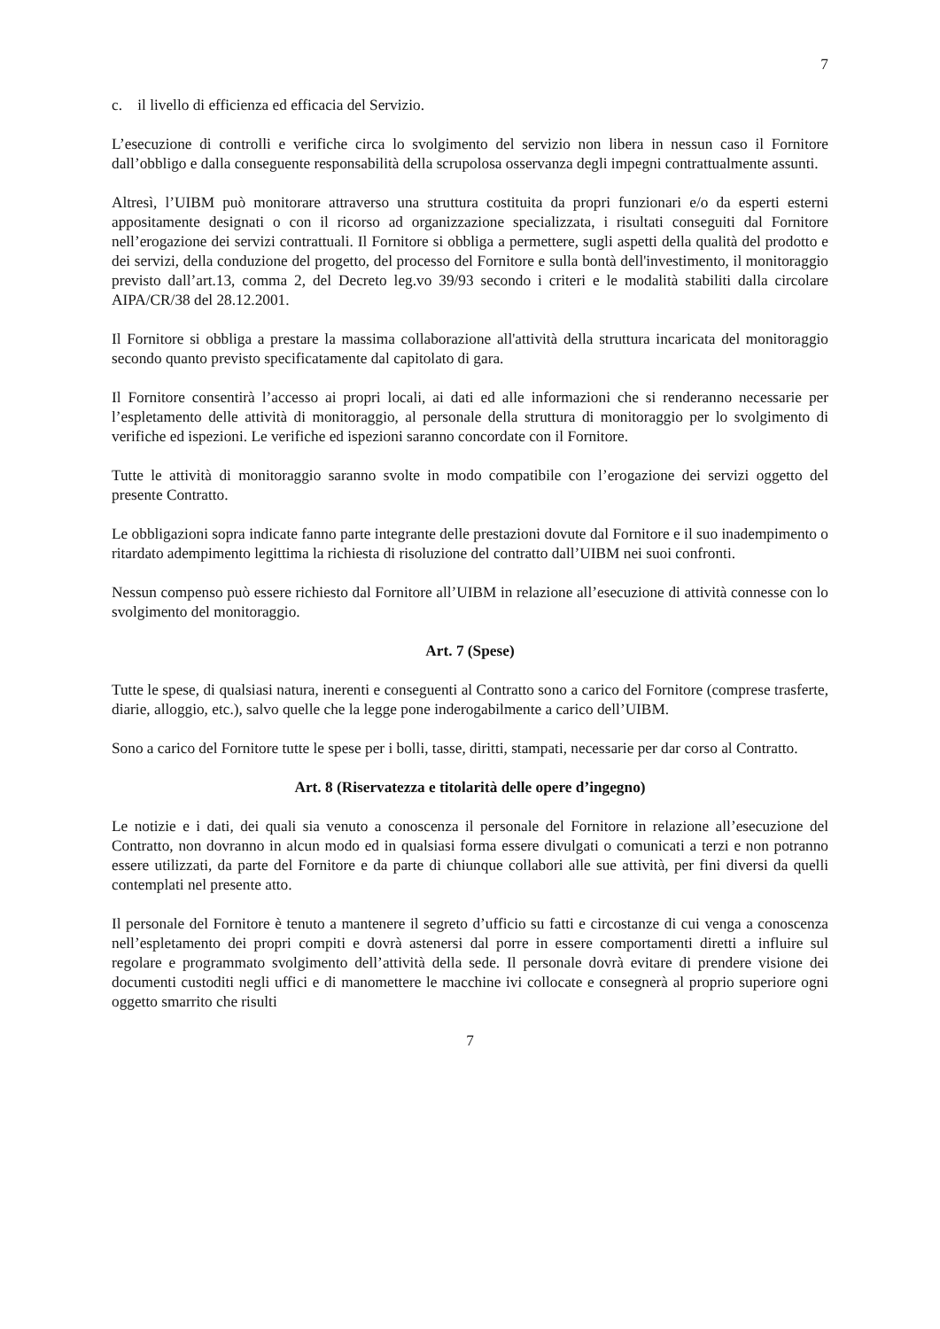7
c. il livello di efficienza ed efficacia del Servizio.
L’esecuzione di controlli e verifiche circa lo svolgimento del servizio non libera in nessun caso il Fornitore dall’obbligo e dalla conseguente responsabilità della scrupolosa osservanza degli impegni contrattualmente assunti.
Altresì, l’UIBM può monitorare attraverso una struttura costituita da propri funzionari e/o da esperti esterni appositamente designati o con il ricorso ad organizzazione specializzata, i risultati conseguiti dal Fornitore nell’erogazione dei servizi contrattuali. Il Fornitore si obbliga a permettere, sugli aspetti della qualità del prodotto e dei servizi, della conduzione del progetto, del processo del Fornitore e sulla bontà dell'investimento, il monitoraggio previsto dall’art.13, comma 2, del Decreto leg.vo 39/93 secondo i criteri e le modalità stabiliti dalla circolare AIPA/CR/38 del 28.12.2001.
Il Fornitore si obbliga a prestare la massima collaborazione all'attività della struttura incaricata del monitoraggio secondo quanto previsto specificatamente dal capitolato di gara.
Il Fornitore consentirà l’accesso ai propri locali, ai dati ed alle informazioni che si renderanno necessarie per l’espletamento delle attività di monitoraggio, al personale della struttura di monitoraggio per lo svolgimento di verifiche ed ispezioni. Le verifiche ed ispezioni saranno concordate con il Fornitore.
Tutte le attività di monitoraggio saranno svolte in modo compatibile con l’erogazione dei servizi oggetto del presente Contratto.
Le obbligazioni sopra indicate fanno parte integrante delle prestazioni dovute dal Fornitore e il suo inadempimento o ritardato adempimento legittima la richiesta di risoluzione del contratto dall’UIBM nei suoi confronti.
Nessun compenso può essere richiesto dal Fornitore all’UIBM in relazione all’esecuzione di attività connesse con lo svolgimento del monitoraggio.
Art. 7 (Spese)
Tutte le spese, di qualsiasi natura, inerenti e conseguenti al Contratto sono a carico del Fornitore (comprese trasferte, diarie, alloggio, etc.), salvo quelle che la legge pone inderogabilmente a carico dell’UIBM.
Sono a carico del Fornitore tutte le spese per i bolli, tasse, diritti, stampati, necessarie per dar corso al Contratto.
Art. 8 (Riservatezza e titolarità delle opere d’ingegno)
Le notizie e i dati, dei quali sia venuto a conoscenza il personale del Fornitore in relazione all’esecuzione del Contratto, non dovranno in alcun modo ed in qualsiasi forma essere divulgati o comunicati a terzi e non potranno essere utilizzati, da parte del Fornitore e da parte di chiunque collabori alle sue attività, per fini diversi da quelli contemplati nel presente atto.
Il personale del Fornitore è tenuto a mantenere il segreto d’ufficio su fatti e circostanze di cui venga a conoscenza nell’espletamento dei propri compiti e dovrà astenersi dal porre in essere comportamenti diretti a influire sul regolare e programmato svolgimento dell’attività della sede. Il personale dovrà evitare di prendere visione dei documenti custoditi negli uffici e di manomettere le macchine ivi collocate e consegnerà al proprio superiore ogni oggetto smarrito che risulti
7